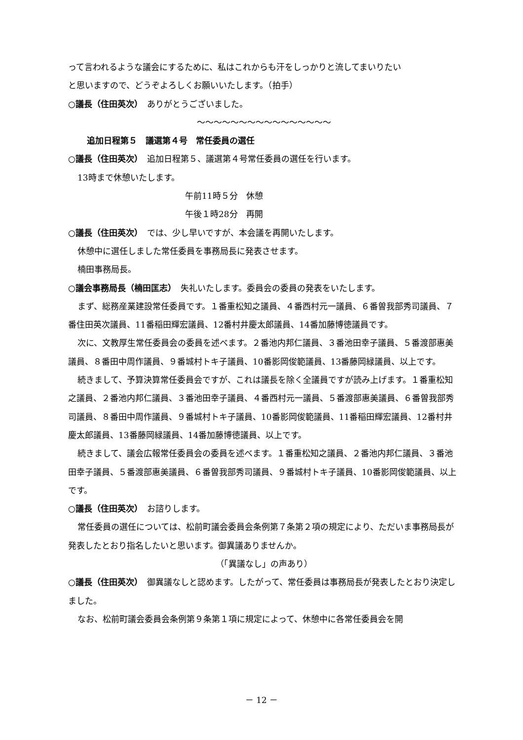って言われるような議会にするために、私はこれからも汗をしっかりと流してまいりたい
と思いますので、どうぞよろしくお願いいたします。（拍手）
○議長（住田英次）　ありがとうございました。
～～～～～～～～～～～～～～～～
追加日程第５　議選第４号　常任委員の選任
○議長（住田英次）　追加日程第５、議選第４号常任委員の選任を行います。
13時まで休憩いたします。
午前11時５分　休憩
午後１時28分　再開
○議長（住田英次）　では、少し早いですが、本会議を再開いたします。
休憩中に選任しました常任委員を事務局長に発表させます。
楠田事務局長。
○議会事務局長（楠田匡志）　失礼いたします。委員会の委員の発表をいたします。
まず、総務産業建設常任委員です。１番重松知之議員、４番西村元一議員、６番曽我部秀司議員、７番住田英次議員、11番稲田輝宏議員、12番村井慶太郎議員、14番加藤博徳議員です。
次に、文教厚生常任委員会の委員を述べます。２番池内邦仁議員、３番池田幸子議員、５番渡部惠美議員、８番田中周作議員、９番城村トキ子議員、10番影岡俊範議員、13番藤岡緑議員、以上です。
続きまして、予算決算常任委員会ですが、これは議長を除く全議員ですが読み上げます。１番重松知之議員、２番池内邦仁議員、３番池田幸子議員、４番西村元一議員、５番渡部惠美議員、６番曽我部秀司議員、８番田中周作議員、９番城村トキ子議員、10番影岡俊範議員、11番稲田輝宏議員、12番村井慶太郎議員、13番藤岡緑議員、14番加藤博徳議員、以上です。
続きまして、議会広報常任委員会の委員を述べます。１番重松知之議員、２番池内邦仁議員、３番池田幸子議員、５番渡部惠美議員、６番曽我部秀司議員、９番城村トキ子議員、10番影岡俊範議員、以上です。
○議長（住田英次）　お諮りします。
常任委員の選任については、松前町議会委員会条例第７条第２項の規定により、ただいま事務局長が発表したとおり指名したいと思います。御異議ありませんか。
（「異議なし」の声あり）
○議長（住田英次）　御異議なしと認めます。したがって、常任委員は事務局長が発表したとおり決定しました。
なお、松前町議会委員会条例第９条第１項に規定によって、休憩中に各常任委員会を開
－ 12 －